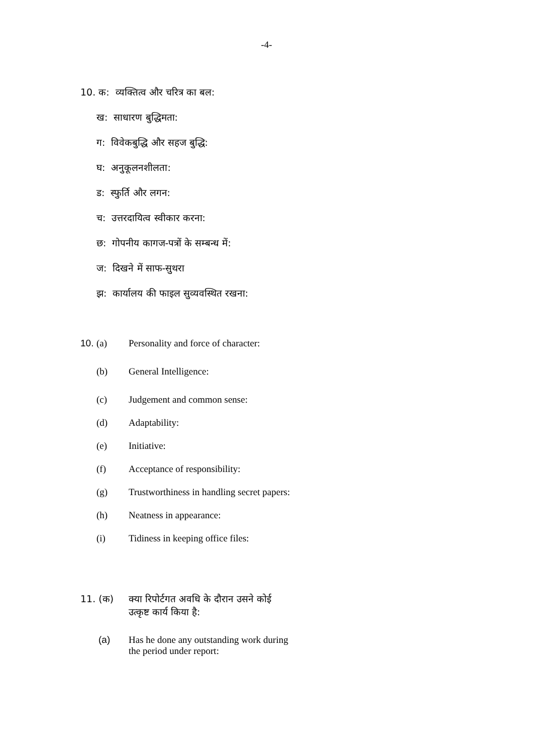-4-
10. क: व्यक्तित्व और चरित्र का बल:
ख: साधारण बुद्धिमता:
ग: विवेकबुद्धि और सहज बुद्धि:
घ: अनुकूलनशीलता:
ड: स्फुर्ति और लगन:
च: उत्तरदायित्व स्वीकार करना:
छ: गोपनीय कागज-पत्रों के सम्बन्ध में:
ज: दिखने में साफ-सुथरा
झ: कार्यालय की फाइल सुव्यवस्थित रखना:
10. (a) Personality and force of character:
(b) General Intelligence:
(c) Judgement and common sense:
(d) Adaptability:
(e) Initiative:
(f) Acceptance of responsibility:
(g) Trustworthiness in handling secret papers:
(h) Neatness in appearance:
(i) Tidiness in keeping office files:
11. (क) क्या रिपोर्टगत अवधि के दौरान उसने कोई
उत्कृष्ट कार्य किया है:
(a) Has he done any outstanding work during
the period under report: